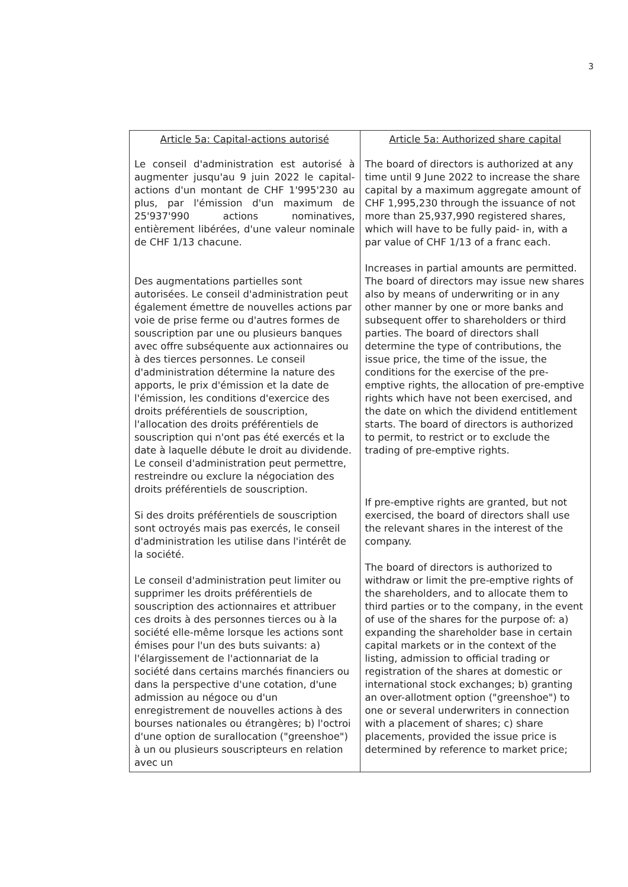3
| Article 5a: Capital-actions autorisé Le conseil d'administration est autorisé à augmenter jusqu'au 9 juin 2022 le capital-actions d'un montant de CHF 1'995'230 au plus, par l'émission d'un maximum de 25'937'990 actions nominatives, entièrement libérées, d'une valeur nominale de CHF 1/13 chacune. Des augmentations partielles sont autorisées. Le conseil d'administration peut également émettre de nouvelles actions par voie de prise ferme ou d'autres formes de souscription par une ou plusieurs banques avec offre subséquente aux actionnaires ou à des tierces personnes. Le conseil d'administration détermine la nature des apports, le prix d'émission et la date de l'émission, les conditions d'exercice des droits préférentiels de souscription, l'allocation des droits préférentiels de souscription qui n'ont pas été exercés et la date à laquelle débute le droit au dividende. Le conseil d'administration peut permettre, restreindre ou exclure la négociation des droits préférentiels de souscription. Si des droits préférentiels de souscription sont octroyés mais pas exercés, le conseil d'administration les utilise dans l'intérêt de la société. Le conseil d'administration peut limiter ou supprimer les droits préférentiels de souscription des actionnaires et attribuer ces droits à des personnes tierces ou à la société elle-même lorsque les actions sont émises pour l'un des buts suivants: a) l'élargissement de l'actionnariat de la société dans certains marchés financiers ou dans la perspective d'une cotation, d'une admission au négoce ou d'un enregistrement de nouvelles actions à des bourses nationales ou étrangères; b) l'octroi d'une option de surallocation ("greenshoe") à un ou plusieurs souscripteurs en relation avec un | Article 5a: Authorized share capital The board of directors is authorized at any time until 9 June 2022 to increase the share capital by a maximum aggregate amount of CHF 1,995,230 through the issuance of not more than 25,937,990 registered shares, which will have to be fully paid- in, with a par value of CHF 1/13 of a franc each. Increases in partial amounts are permitted. The board of directors may issue new shares also by means of underwriting or in any other manner by one or more banks and subsequent offer to shareholders or third parties. The board of directors shall determine the type of contributions, the issue price, the time of the issue, the conditions for the exercise of the pre-emptive rights, the allocation of pre-emptive rights which have not been exercised, and the date on which the dividend entitlement starts. The board of directors is authorized to permit, to restrict or to exclude the trading of pre-emptive rights. If pre-emptive rights are granted, but not exercised, the board of directors shall use the relevant shares in the interest of the company. The board of directors is authorized to withdraw or limit the pre-emptive rights of the shareholders, and to allocate them to third parties or to the company, in the event of use of the shares for the purpose of: a) expanding the shareholder base in certain capital markets or in the context of the listing, admission to official trading or registration of the shares at domestic or international stock exchanges; b) granting an over-allotment option ("greenshoe") to one or several underwriters in connection with a placement of shares; c) share placements, provided the issue price is determined by reference to market price; |